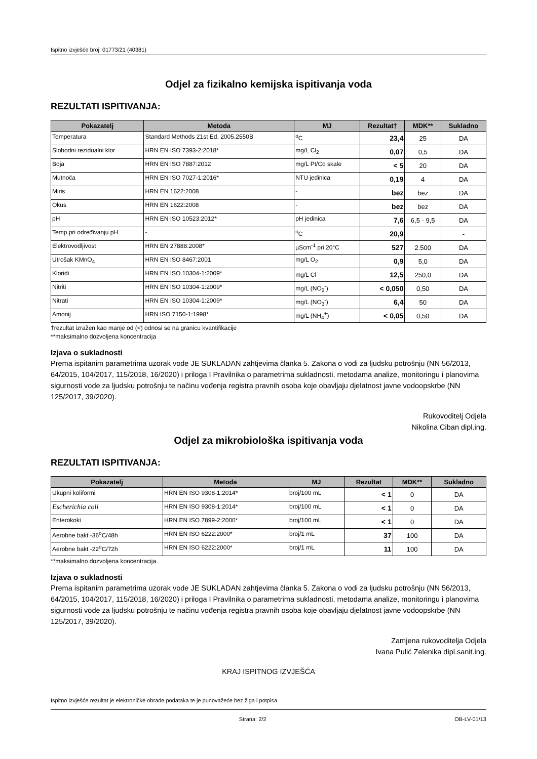Ispitno izvješće broj: 01773/21 (40381)
Odjel za fizikalno kemijska ispitivanja voda
REZULTATI ISPITIVANJA:
| Pokazatelj | Metoda | MJ | Rezultat† | MDK** | Sukladno |
| --- | --- | --- | --- | --- | --- |
| Temperatura | Standard Methods 21st Ed. 2005.2550B | <sup>o</sup> C | 23,4 | 25 | DA |
| Slobodni rezidualni klor | HRN EN ISO 7393-2:2018* | mg/L Cl<sub>2</sub> | 0,07 | 0,5 | DA |
| Boja | HRN EN ISO 7887:2012 | mg/L Pt/Co skale | < 5 | 20 | DA |
| Mutnoća | HRN EN ISO 7027-1:2016* | NTU jedinica | 0,19 | 4 | DA |
| Miris | HRN EN 1622:2008 | - | bez | bez | DA |
| Okus | HRN EN 1622:2008 | - | bez | bez | DA |
| pH | HRN EN ISO 10523:2012* | pH jedinica | 7,6 | 6,5 - 9,5 | DA |
| Temp.pri određivanju pH | - | <sup>o</sup> C | 20,9 | | - |
| Elektrovodljivost | HRN EN 27888:2008* | µScm<sup>-1</sup> pri 20°C | 527 | 2.500 | DA |
| Utrošak KMnO<sub>4</sub> | HRN EN ISO 8467:2001 | mg/L O<sub>2</sub> | 0,9 | 5,0 | DA |
| Kloridi | HRN EN ISO 10304-1:2009* | mg/L Cl<sup>-</sup> | 12,5 | 250,0 | DA |
| Nitriti | HRN EN ISO 10304-1:2009* | mg/L (NO<sub>2</sub><sup>-</sup>) | < 0,050 | 0,50 | DA |
| Nitrati | HRN EN ISO 10304-1:2009* | mg/L (NO<sub>3</sub><sup>-</sup>) | 6,4 | 50 | DA |
| Amonij | HRN ISO 7150-1:1998* | mg/L (NH<sub>4</sub><sup>+</sup>) | < 0,05 | 0,50 | DA |
†rezultat izražen kao manje od (<) odnosi se na granicu kvantifikacije
**maksimalno dozvoljena koncentracija
Izjava o sukladnosti
Prema ispitanim parametrima uzorak vode JE SUKLADAN zahtjevima članka 5. Zakona o vodi za ljudsku potrošnju (NN 56/2013, 64/2015, 104/2017, 115/2018, 16/2020) i priloga I Pravilnika o parametrima sukladnosti, metodama analize, monitoringu i planovima sigurnosti vode za ljudsku potrošnju te načinu vođenja registra pravnih osoba koje obavljaju djelatnost javne vodoopskrbe (NN 125/2017, 39/2020).
Rukovoditelj Odjela
Nikolina Ciban dipl.ing.
Odjel za mikrobiološka ispitivanja voda
REZULTATI ISPITIVANJA:
| Pokazatelj | Metoda | MJ | Rezultat | MDK** | Sukladno |
| --- | --- | --- | --- | --- | --- |
| Ukupni koliformi | HRN EN ISO 9308-1:2014* | broj/100 mL | < 1 | 0 | DA |
| Escherichia coli | HRN EN ISO 9308-1:2014* | broj/100 mL | < 1 | 0 | DA |
| Enterokoki | HRN EN ISO 7899-2:2000* | broj/100 mL | < 1 | 0 | DA |
| Aerobne bakt -36<sup>o</sup>C/48h | HRN EN ISO 6222:2000* | broj/1 mL | 37 | 100 | DA |
| Aerobne bakt -22<sup>o</sup>C/72h | HRN EN ISO 6222:2000* | broj/1 mL | 11 | 100 | DA |
**maksimalno dozvoljena koncentracija
Izjava o sukladnosti
Prema ispitanim parametrima uzorak vode JE SUKLADAN zahtjevima članka 5. Zakona o vodi za ljudsku potrošnju (NN 56/2013, 64/2015, 104/2017, 115/2018, 16/2020) i priloga I Pravilnika o parametrima sukladnosti, metodama analize, monitoringu i planovima sigurnosti vode za ljudsku potrošnju te načinu vođenja registra pravnih osoba koje obavljaju djelatnost javne vodoopskrbe (NN 125/2017, 39/2020).
Zamjena rukovoditelja Odjela
Ivana Pulić Zelenika dipl.sanit.ing.
KRAJ ISPITNOG IZVJEŠĆA
Ispitno izvješće rezultat je elektroničke obrade podataka te je punovažeće bez žiga i potpisa
Strana: 2/2 OB-LV-01/13